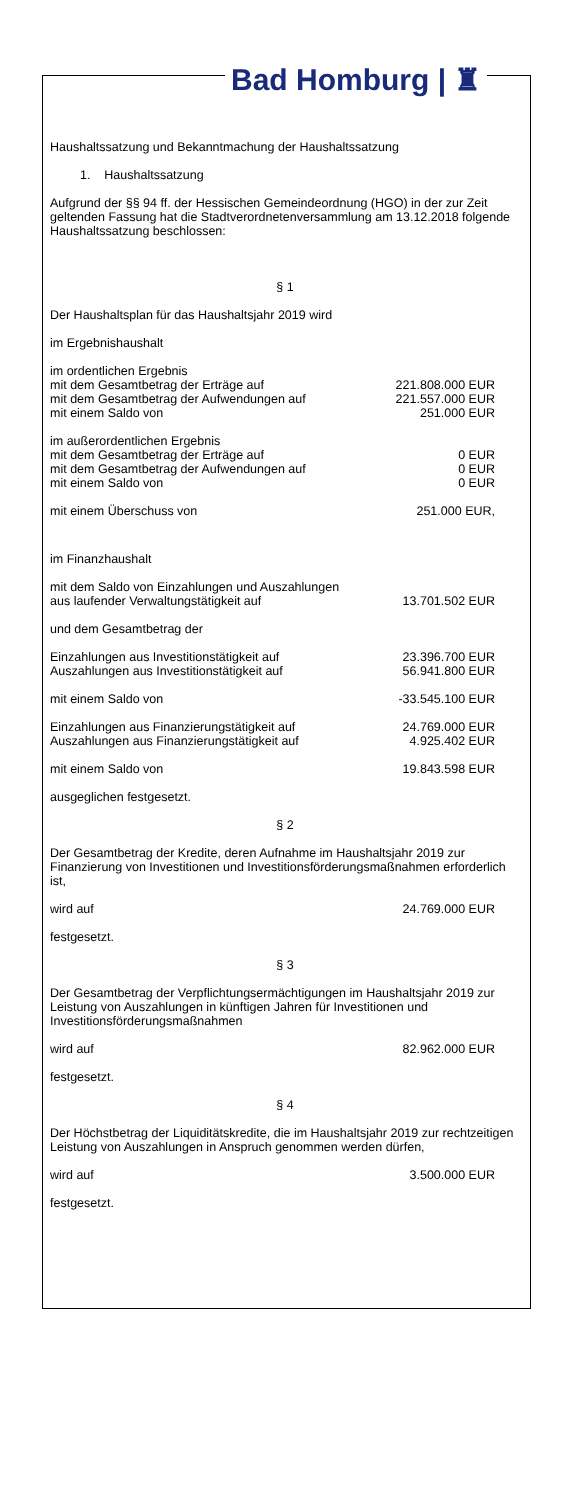Bad Homburg | ♜
Haushaltssatzung und Bekanntmachung der Haushaltssatzung
1. Haushaltssatzung
Aufgrund der §§ 94 ff. der Hessischen Gemeindeordnung (HGO) in der zur Zeit geltenden Fassung hat die Stadtverordnetenversammlung am 13.12.2018 folgende Haushaltssatzung beschlossen:
§ 1
Der Haushaltsplan für das Haushaltsjahr 2019 wird
im Ergebnishaushalt
| im ordentlichen Ergebnis | |
| mit dem Gesamtbetrag der Erträge auf | 221.808.000 EUR |
| mit dem Gesamtbetrag der Aufwendungen auf | 221.557.000 EUR |
| mit einem Saldo von | 251.000 EUR |
| im außerordentlichen Ergebnis | |
| mit dem Gesamtbetrag der Erträge auf | 0 EUR |
| mit dem Gesamtbetrag der Aufwendungen auf | 0 EUR |
| mit einem Saldo von | 0 EUR |
| mit einem Überschuss von | 251.000 EUR, |
im Finanzhaushalt
| mit dem Saldo von Einzahlungen und Auszahlungen | |
| aus laufender Verwaltungstätigkeit auf | 13.701.502 EUR |
und dem Gesamtbetrag der
| Einzahlungen aus Investitionstätigkeit auf | 23.396.700 EUR |
| Auszahlungen aus Investitionstätigkeit auf | 56.941.800 EUR |
| mit einem Saldo von | -33.545.100 EUR |
| Einzahlungen aus Finanzierungstätigkeit auf | 24.769.000 EUR |
| Auszahlungen aus Finanzierungstätigkeit auf | 4.925.402 EUR |
| mit einem Saldo von | 19.843.598 EUR |
ausgeglichen festgesetzt.
§ 2
Der Gesamtbetrag der Kredite, deren Aufnahme im Haushaltsjahr 2019 zur Finanzierung von Investitionen und Investitionsförderungsmaßnahmen erforderlich ist,
| wird auf | 24.769.000 EUR |
festgesetzt.
§ 3
Der Gesamtbetrag der Verpflichtungsermächtigungen im Haushaltsjahr 2019 zur Leistung von Auszahlungen in künftigen Jahren für Investitionen und Investitionsförderungsmaßnahmen
| wird auf | 82.962.000 EUR |
festgesetzt.
§ 4
Der Höchstbetrag der Liquiditätskredite, die im Haushaltsjahr 2019 zur rechtzeitigen Leistung von Auszahlungen in Anspruch genommen werden dürfen,
| wird auf | 3.500.000 EUR |
festgesetzt.